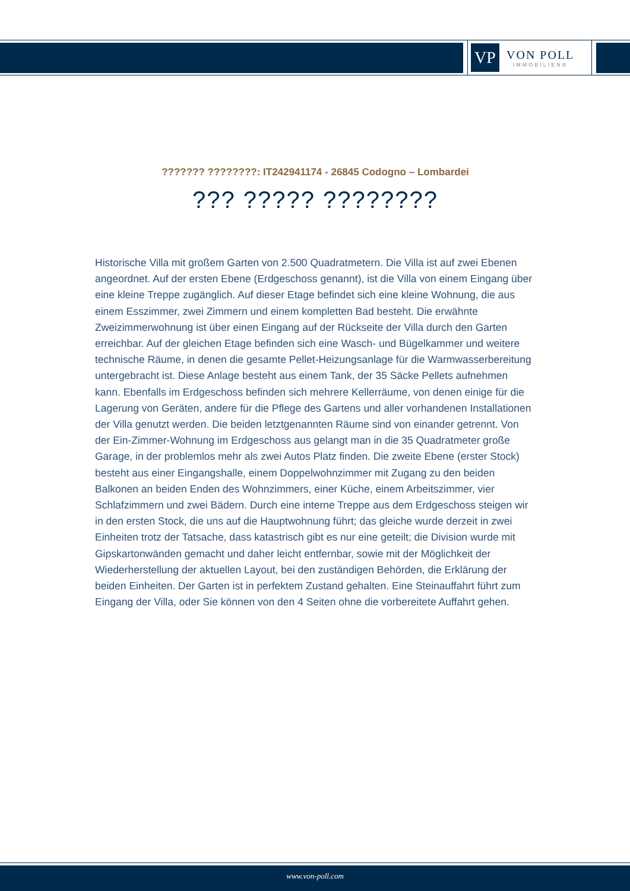VP
VON POLL
IMMOBILIEN®
??????? ????????: IT242941174 - 26845 Codogno – Lombardei
??? ????? ????????
Historische Villa mit großem Garten von 2.500 Quadratmetern. Die Villa ist auf zwei Ebenen angeordnet. Auf der ersten Ebene (Erdgeschoss genannt), ist die Villa von einem Eingang über eine kleine Treppe zugänglich. Auf dieser Etage befindet sich eine kleine Wohnung, die aus einem Esszimmer, zwei Zimmern und einem kompletten Bad besteht. Die erwähnte Zweizimmerwohnung ist über einen Eingang auf der Rückseite der Villa durch den Garten erreichbar. Auf der gleichen Etage befinden sich eine Wasch- und Bügelkammer und weitere technische Räume, in denen die gesamte Pellet-Heizungsanlage für die Warmwasserbereitung untergebracht ist. Diese Anlage besteht aus einem Tank, der 35 Säcke Pellets aufnehmen kann. Ebenfalls im Erdgeschoss befinden sich mehrere Kellerräume, von denen einige für die Lagerung von Geräten, andere für die Pflege des Gartens und aller vorhandenen Installationen der Villa genutzt werden. Die beiden letztgenannten Räume sind von einander getrennt. Von der Ein-Zimmer-Wohnung im Erdgeschoss aus gelangt man in die 35 Quadratmeter große Garage, in der problemlos mehr als zwei Autos Platz finden. Die zweite Ebene (erster Stock) besteht aus einer Eingangshalle, einem Doppelwohnzimmer mit Zugang zu den beiden Balkonen an beiden Enden des Wohnzimmers, einer Küche, einem Arbeitszimmer, vier Schlafzimmern und zwei Bädern. Durch eine interne Treppe aus dem Erdgeschoss steigen wir in den ersten Stock, die uns auf die Hauptwohnung führt; das gleiche wurde derzeit in zwei Einheiten trotz der Tatsache, dass katastrisch gibt es nur eine geteilt; die Division wurde mit Gipskartonwänden gemacht und daher leicht entfernbar, sowie mit der Möglichkeit der Wiederherstellung der aktuellen Layout, bei den zuständigen Behörden, die Erklärung der beiden Einheiten. Der Garten ist in perfektem Zustand gehalten. Eine Steinauffahrt führt zum Eingang der Villa, oder Sie können von den 4 Seiten ohne die vorbereitete Auffahrt gehen.
www.von-poll.com